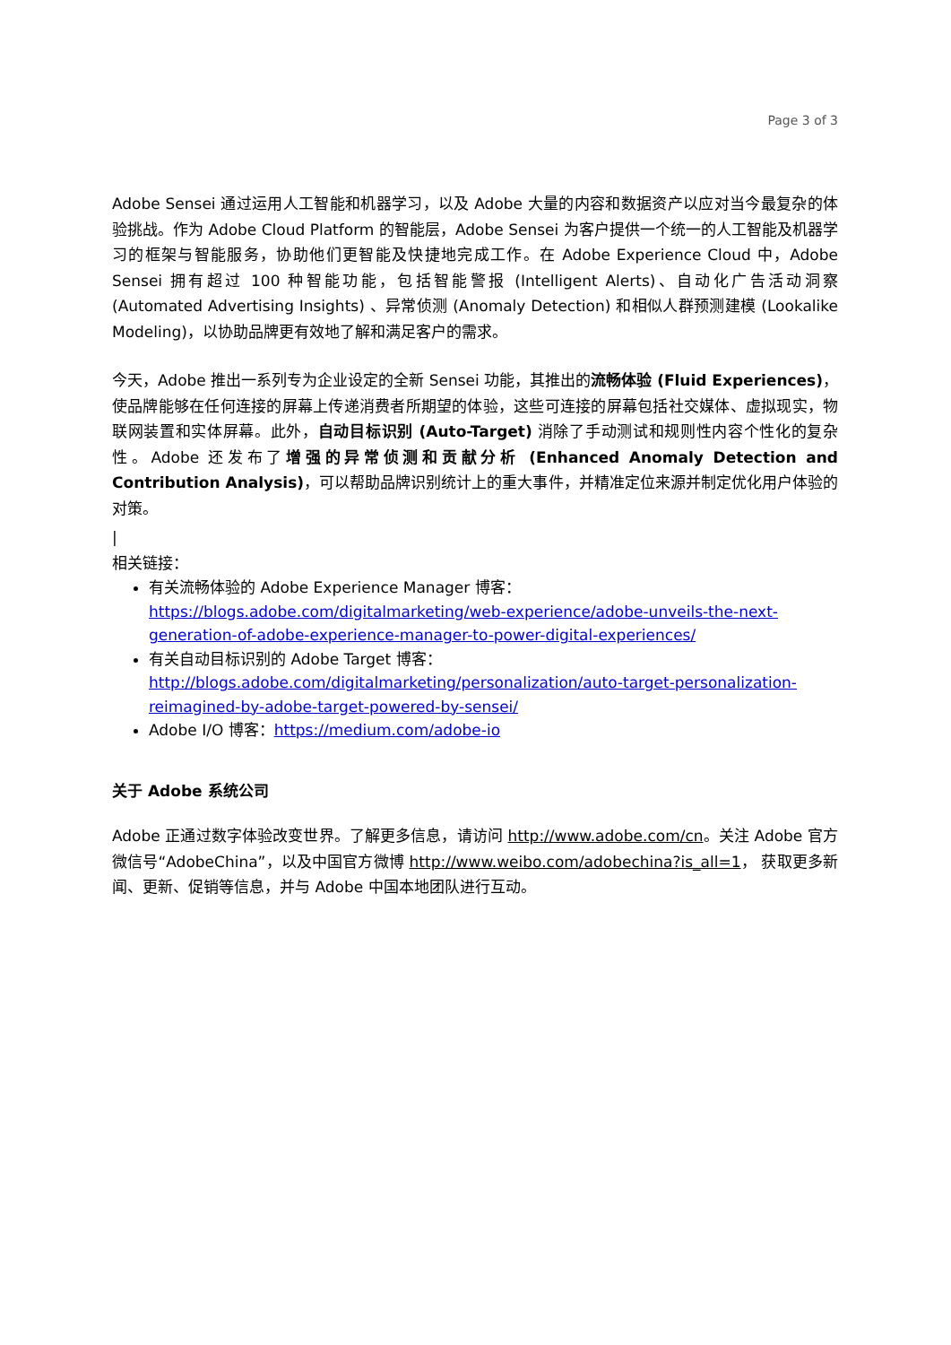Page 3 of 3
Adobe Sensei 通过运用人工智能和机器学习，以及 Adobe 大量的内容和数据资产以应对当今最复杂的体验挑战。作为 Adobe Cloud Platform 的智能层，Adobe Sensei 为客户提供一个统一的人工智能及机器学习的框架与智能服务，协助他们更智能及快捷地完成工作。在 Adobe Experience Cloud 中，Adobe Sensei 拥有超过 100 种智能功能，包括智能警报 (Intelligent Alerts)、自动化广告活动洞察 (Automated Advertising Insights) 、异常侦测 (Anomaly Detection) 和相似人群预测建模 (Lookalike Modeling)，以协助品牌更有效地了解和满足客户的需求。
今天，Adobe 推出一系列专为企业设定的全新 Sensei 功能，其推出的流畅体验 (Fluid Experiences)，使品牌能够在任何连接的屏幕上传递消费者所期望的体验，这些可连接的屏幕包括社交媒体、虚拟现实，物联网装置和实体屏幕。此外，自动目标识别 (Auto-Target) 消除了手动测试和规则性内容个性化的复杂性。Adobe 还发布了增强的异常侦测和贡献分析 (Enhanced Anomaly Detection and Contribution Analysis)，可以帮助品牌识别统计上的重大事件，并精准定位来源并制定优化用户体验的对策。
|
相关链接：
有关流畅体验的 Adobe Experience Manager 博客：
https://blogs.adobe.com/digitalmarketing/web-experience/adobe-unveils-the-next-generation-of-adobe-experience-manager-to-power-digital-experiences/
有关自动目标识别的 Adobe Target 博客：
http://blogs.adobe.com/digitalmarketing/personalization/auto-target-personalization-reimagined-by-adobe-target-powered-by-sensei/
Adobe I/O 博客：https://medium.com/adobe-io
关于 Adobe 系统公司
Adobe 正通过数字体验改变世界。了解更多信息，请访问 http://www.adobe.com/cn。关注 Adobe 官方微信号“AdobeChina”，以及中国官方微博 http://www.weibo.com/adobechina?is_all=1， 获取更多新闻、更新、促销等信息，并与 Adobe 中国本地团队进行互动。